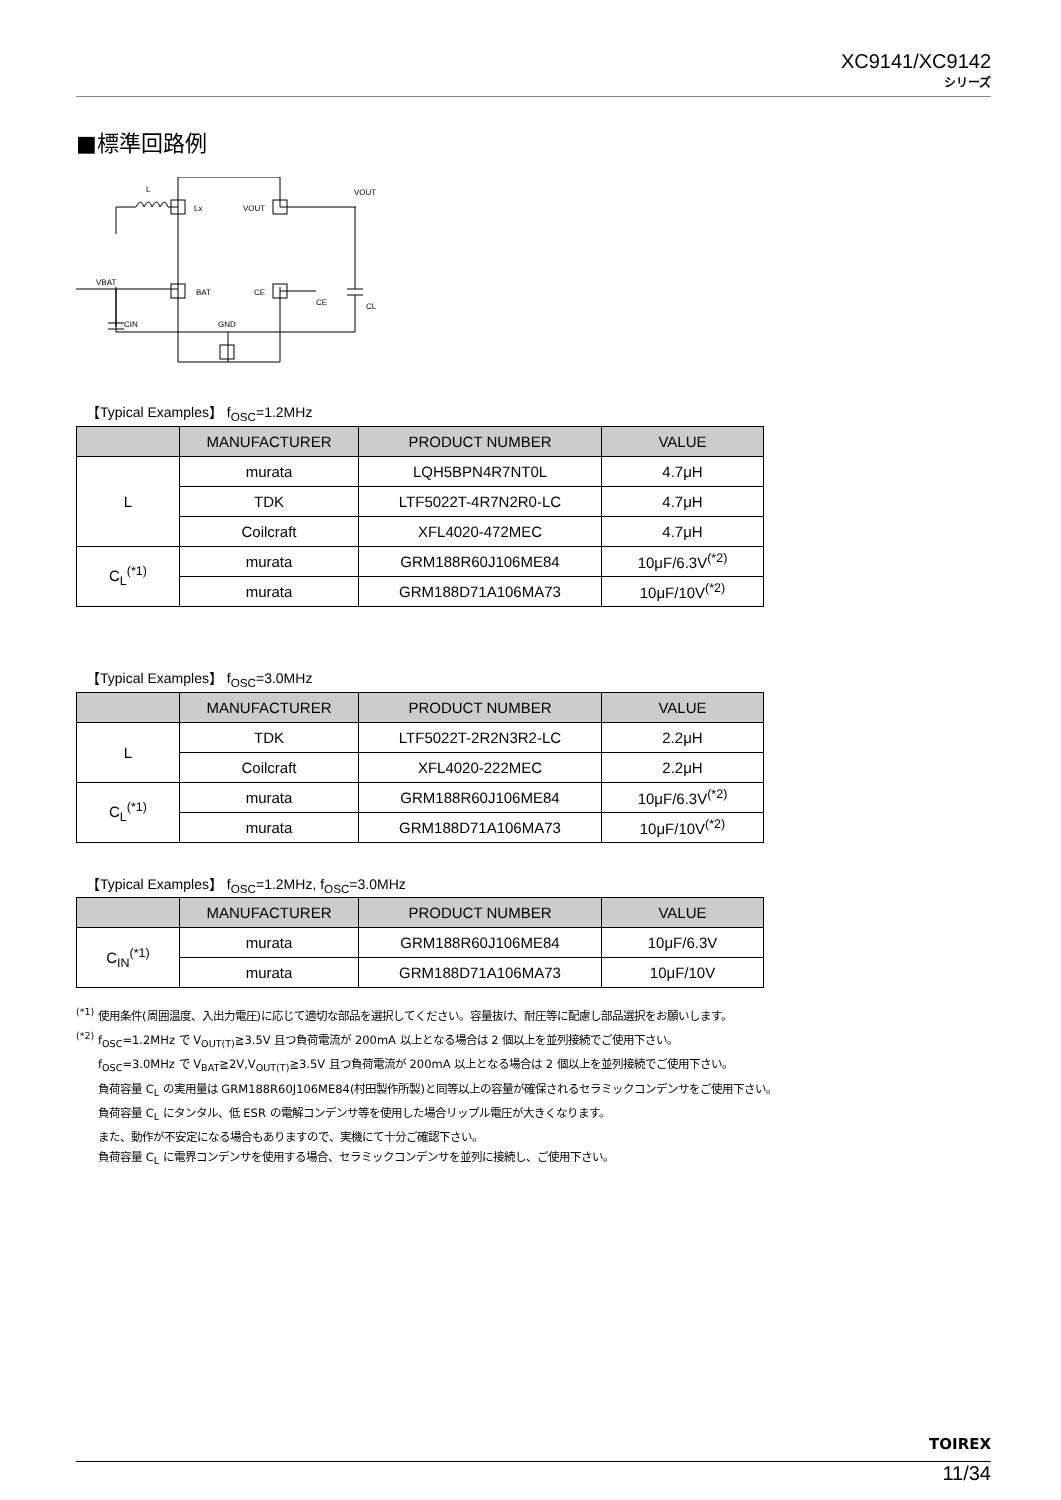XC9141/XC9142
シリーズ
■標準回路例
L
Lx
VOUT
VOUT
VBAT
BAT
CE
CE
CL
GND
CIN
【Typical Examples】 f<sub>OSC</sub>=1.2MHz
| | MANUFACTURER | PRODUCT NUMBER | VALUE |
| --- | --- | --- | --- |
| L | murata | LQH5BPN4R7NT0L | 4.7μH |
| | TDK | LTF5022T-4R7N2R0-LC | 4.7μH |
| | Coilcraft | XFL4020-472MEC | 4.7μH |
| C<sub>L</sub><sup>(*1)</sup> | murata | GRM188R60J106ME84 | 10μF/6.3V<sup>(*2)</sup> |
| | murata | GRM188D71A106MA73 | 10μF/10V<sup>(*2)</sup> |
【Typical Examples】 f<sub>OSC</sub>=3.0MHz
| | MANUFACTURER | PRODUCT NUMBER | VALUE |
| --- | --- | --- | --- |
| L | TDK | LTF5022T-2R2N3R2-LC | 2.2μH |
| | Coilcraft | XFL4020-222MEC | 2.2μH |
| C<sub>L</sub><sup>(*1)</sup> | murata | GRM188R60J106ME84 | 10μF/6.3V<sup>(*2)</sup> |
| | murata | GRM188D71A106MA73 | 10μF/10V<sup>(*2)</sup> |
【Typical Examples】 f<sub>OSC</sub>=1.2MHz, f<sub>OSC</sub>=3.0MHz
| | MANUFACTURER | PRODUCT NUMBER | VALUE |
| --- | --- | --- | --- |
| C<sub>IN</sub><sup>(*1)</sup> | murata | GRM188R60J106ME84 | 10μF/6.3V |
| | murata | GRM188D71A106MA73 | 10μF/10V |
<sup>(*1)</sup> 使用条件(周囲温度、入出力電圧)に応じて適切な部品を選択してください。容量抜け、耐圧等に配慮し部品選択をお願いします。
<sup>(*2)</sup> f<sub>OSC</sub>=1.2MHz で V<sub>OUT(T)</sub>≧3.5V 且つ負荷電流が 200mA 以上となる場合は 2 個以上を並列接続でご使用下さい。
f<sub>OSC</sub>=3.0MHz で V<sub>BAT</sub>≧2V,V<sub>OUT(T)</sub>≧3.5V 且つ負荷電流が 200mA 以上となる場合は 2 個以上を並列接続でご使用下さい。
負荷容量 C<sub>L</sub> の実用量は GRM188R60J106ME84(村田製作所製)と同等以上の容量が確保されるセラミックコンデンサをご使用下さい。
負荷容量 C<sub>L</sub> にタンタル、低 ESR の電解コンデンサ等を使用した場合リップル電圧が大きくなります。
また、動作が不安定になる場合もありますので、実機にて十分ご確認下さい。
負荷容量 C<sub>L</sub> に電界コンデンサを使用する場合、セラミックコンデンサを並列に接続し、ご使用下さい。
TOIREX
11/34